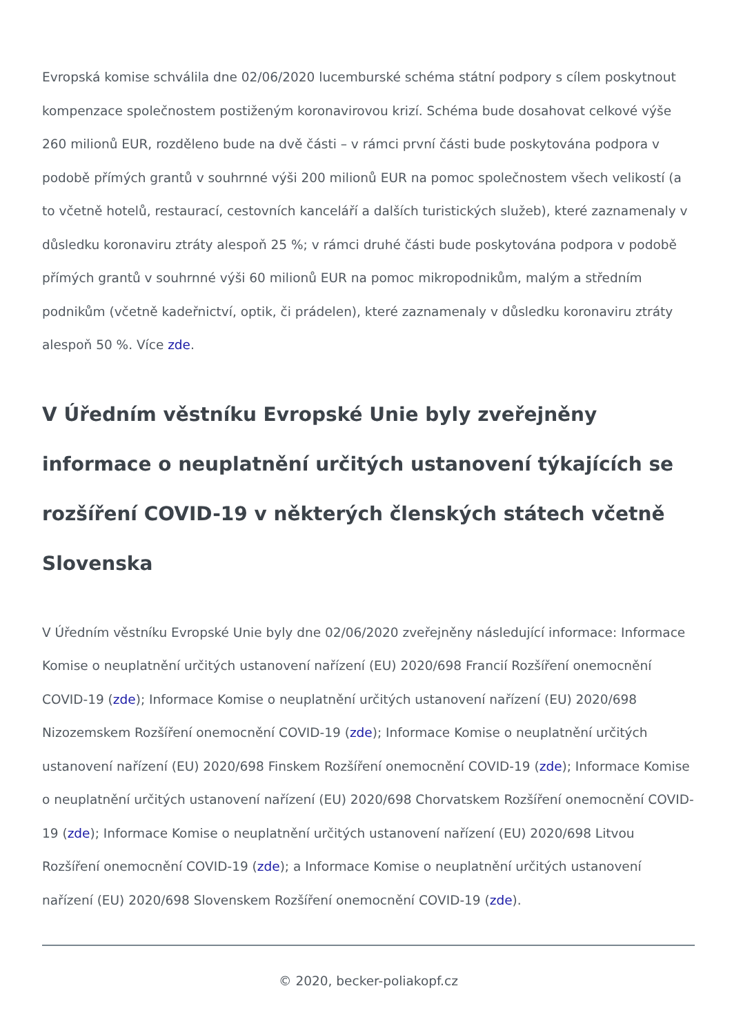Evropská komise schválila dne 02/06/2020 lucemburské schéma státní podpory s cílem poskytnout kompenzace společnostem postiženým koronavirovou krizí. Schéma bude dosahovat celkové výše 260 milionů EUR, rozděleno bude na dvě části – v rámci první části bude poskytována podpora v podobě přímých grantů v souhrnné výši 200 milionů EUR na pomoc společnostem všech velikostí (a to včetně hotelů, restaurací, cestovních kanceláří a dalších turistických služeb), které zaznamenaly v důsledku koronaviru ztráty alespoň 25 %; v rámci druhé části bude poskytována podpora v podobě přímých grantů v souhrnné výši 60 milionů EUR na pomoc mikropodnikům, malým a středním podnikům (včetně kadeřnictví, optik, či prádelen), které zaznamenaly v důsledku koronaviru ztráty alespoň 50 %. Více zde.
V Úředním věstníku Evropské Unie byly zveřejněny informace o neuplatnění určitých ustanovení týkajících se rozšíření COVID-19 v některých členských státech včetně Slovenska
V Úředním věstníku Evropské Unie byly dne 02/06/2020 zveřejněny následující informace: Informace Komise o neuplatnění určitých ustanovení nařízení (EU) 2020/698 Francií Rozšíření onemocnění COVID-19 (zde); Informace Komise o neuplatnění určitých ustanovení nařízení (EU) 2020/698 Nizozemskem Rozšíření onemocnění COVID-19 (zde); Informace Komise o neuplatnění určitých ustanovení nařízení (EU) 2020/698 Finskem Rozšíření onemocnění COVID-19 (zde); Informace Komise o neuplatnění určitých ustanovení nařízení (EU) 2020/698 Chorvatskem Rozšíření onemocnění COVID-19 (zde); Informace Komise o neuplatnění určitých ustanovení nařízení (EU) 2020/698 Litvou Rozšíření onemocnění COVID-19 (zde); a Informace Komise o neuplatnění určitých ustanovení nařízení (EU) 2020/698 Slovenskem Rozšíření onemocnění COVID-19 (zde).
© 2020, becker-poliakopf.cz